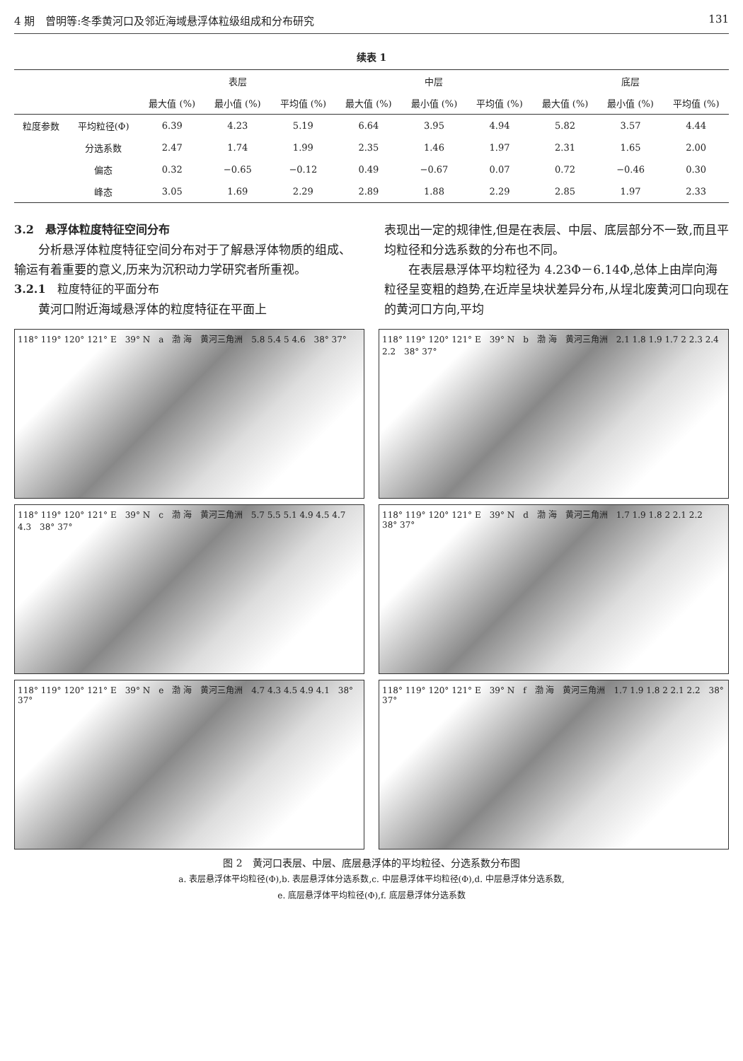4 期　曾明等:冬季黄河口及邻近海域悬浮体粒级组成和分布研究 131
续表 1
| | | 表层 | | | 中层 | | | 底层 | | |
| --- | --- | --- | --- | --- | --- | --- | --- | --- | --- | --- |
| | | 最大值 (%) | 最小值 (%) | 平均值 (%) | 最大值 (%) | 最小值 (%) | 平均值 (%) | 最大值 (%) | 最小值 (%) | 平均值 (%) |
| 粒度参数 | 平均粒径(Φ) | 6.39 | 4.23 | 5.19 | 6.64 | 3.95 | 4.94 | 5.82 | 3.57 | 4.44 |
| | 分选系数 | 2.47 | 1.74 | 1.99 | 2.35 | 1.46 | 1.97 | 2.31 | 1.65 | 2.00 |
| | 偏态 | 0.32 | −0.65 | −0.12 | 0.49 | −0.67 | 0.07 | 0.72 | −0.46 | 0.30 |
| | 峰态 | 3.05 | 1.69 | 2.29 | 2.89 | 1.88 | 2.29 | 2.85 | 1.97 | 2.33 |
3.2　悬浮体粒度特征空间分布
分析悬浮体粒度特征空间分布对于了解悬浮体物质的组成、输运有着重要的意义,历来为沉积动力学研究者所重视。
3.2.1　粒度特征的平面分布
黄河口附近海域悬浮体的粒度特征在平面上
表现出一定的规律性,但是在表层、中层、底层部分不一致,而且平均粒径和分选系数的分布也不同。
在表层悬浮体平均粒径为 4.23Φ－6.14Φ,总体上由岸向海粒径呈变粗的趋势,在近岸呈块状差异分布,从埕北废黄河口向现在的黄河口方向,平均
118° 119° 120° 121° E　39° N　a　渤 海　黄河三角洲　5.8 5.4 5 4.6　38° 37°
118° 119° 120° 121° E　39° N　b　渤 海　黄河三角洲　2.1 1.8 1.9 1.7 2 2.3 2.4 2.2　38° 37°
118° 119° 120° 121° E　39° N　c　渤 海　黄河三角洲　5.7 5.5 5.1 4.9 4.5 4.7 4.3　38° 37°
118° 119° 120° 121° E　39° N　d　渤 海　黄河三角洲　1.7 1.9 1.8 2 2.1 2.2　38° 37°
118° 119° 120° 121° E　39° N　e　渤 海　黄河三角洲　4.7 4.3 4.5 4.9 4.1　38° 37°
118° 119° 120° 121° E　39° N　f　渤 海　黄河三角洲　1.7 1.9 1.8 2 2.1 2.2　38° 37°
图 2　黄河口表层、中层、底层悬浮体的平均粒径、分选系数分布图
a. 表层悬浮体平均粒径(Φ),b. 表层悬浮体分选系数,c. 中层悬浮体平均粒径(Φ),d. 中层悬浮体分选系数,
e. 底层悬浮体平均粒径(Φ),f. 底层悬浮体分选系数